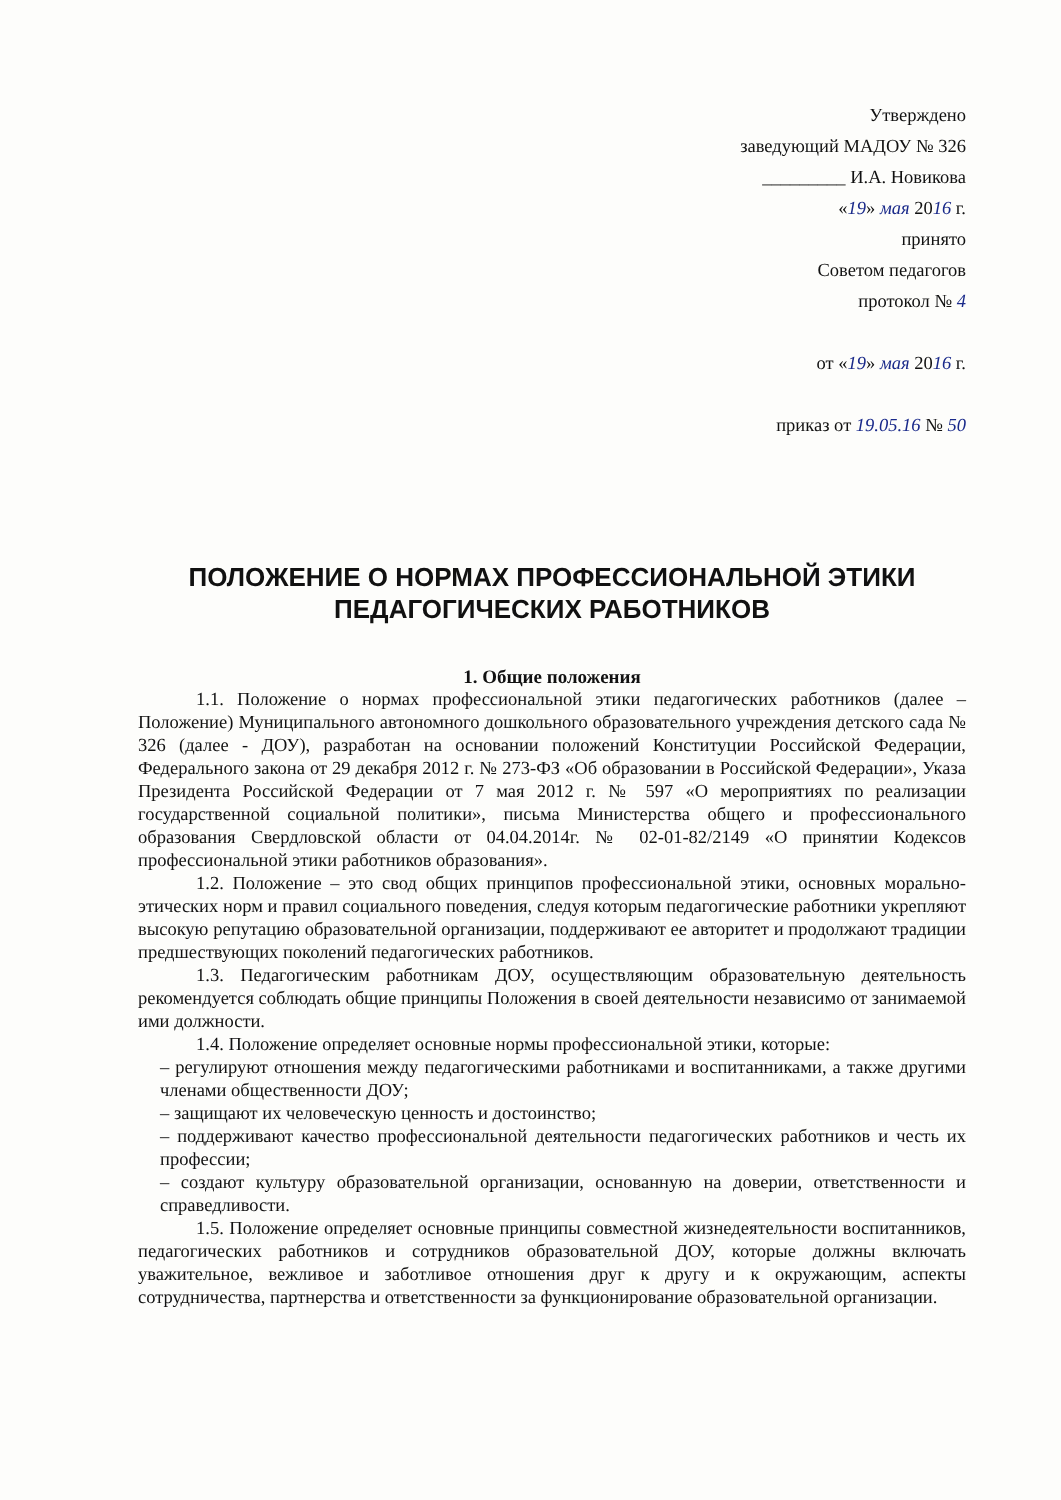Утверждено
заведующий МАДОУ № 326
_________ И.А. Новикова
«19» мая 2016 г.
принято
Советом педагогов
протокол № 4
от «19» мая 2016 г.
приказ от 19.05.16 № 50
ПОЛОЖЕНИЕ О НОРМАХ ПРОФЕССИОНАЛЬНОЙ ЭТИКИ
ПЕДАГОГИЧЕСКИХ РАБОТНИКОВ
1. Общие положения
1.1. Положение о нормах профессиональной этики педагогических работников (далее – Положение) Муниципального автономного дошкольного образовательного учреждения детского сада № 326 (далее - ДОУ), разработан на основании положений Конституции Российской Федерации, Федерального закона от 29 декабря 2012 г. № 273-ФЗ «Об образовании в Российской Федерации», Указа Президента Российской Федерации от 7 мая 2012 г. № 597 «О мероприятиях по реализации государственной социальной политики», письма Министерства общего и профессионального образования Свердловской области от 04.04.2014г. № 02-01-82/2149 «О принятии Кодексов профессиональной этики работников образования».
1.2. Положение – это свод общих принципов профессиональной этики, основных морально-этических норм и правил социального поведения, следуя которым педагогические работники укрепляют высокую репутацию образовательной организации, поддерживают ее авторитет и продолжают традиции предшествующих поколений педагогических работников.
1.3. Педагогическим работникам ДОУ, осуществляющим образовательную деятельность рекомендуется соблюдать общие принципы Положения в своей деятельности независимо от занимаемой ими должности.
1.4. Положение определяет основные нормы профессиональной этики, которые:
– регулируют отношения между педагогическими работниками и воспитанниками, а также другими членами общественности ДОУ;
– защищают их человеческую ценность и достоинство;
– поддерживают качество профессиональной деятельности педагогических работников и честь их профессии;
– создают культуру образовательной организации, основанную на доверии, ответственности и справедливости.
1.5. Положение определяет основные принципы совместной жизнедеятельности воспитанников, педагогических работников и сотрудников образовательной ДОУ, которые должны включать уважительное, вежливое и заботливое отношения друг к другу и к окружающим, аспекты сотрудничества, партнерства и ответственности за функционирование образовательной организации.